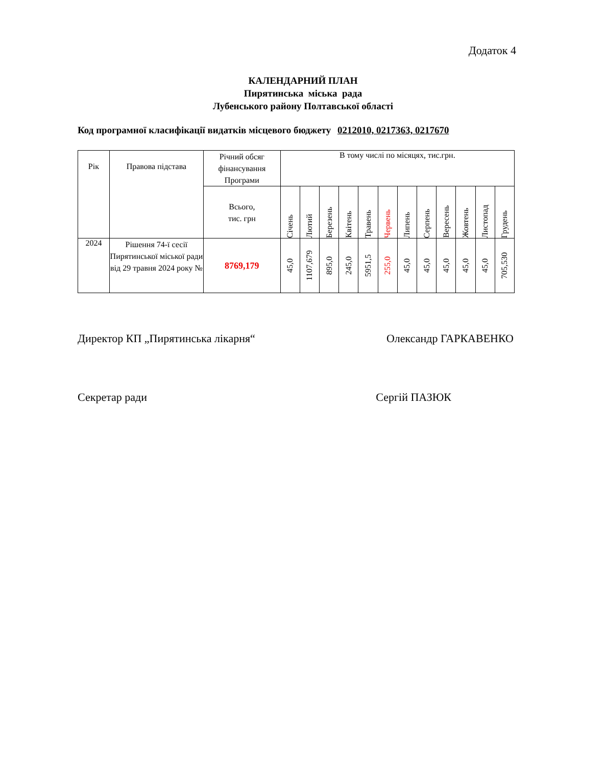Додаток 4
КАЛЕНДАРНИЙ ПЛАН
Пирятинська міська рада
Лубенського району Полтавської області
Код програмної класифікації видатків місцевого бюджету 0212010, 0217363, 0217670
| Рік | Правова підстава | Річний обсяг фінансування Програми | В тому числі по місяцях, тис.грн. | | | | | | | | | | | |
| --- | --- | --- | --- | --- | --- | --- | --- | --- | --- | --- | --- | --- | --- | --- |
| | | Всього, тис. грн | Січень | Лютий | Березень | Квітень | Травень | Червень | Липень | Серпень | Вересень | Жовтень | Листопад | Грудень |
| 2024 | Рішення 74-ї сесії Пирятинської міської ради від 29 травня 2024 року № | 8769,179 | 45,0 | 1107,679 | 895,0 | 245,0 | 5951,5 | 255,0 | 45,0 | 45,0 | 45,0 | 45,0 | 45,0 | 705,530 |
Директор КП „Пирятинська лікарня“Олександр ГАРКАВЕНКО
Секретар ради Сергій ПАЗЮК